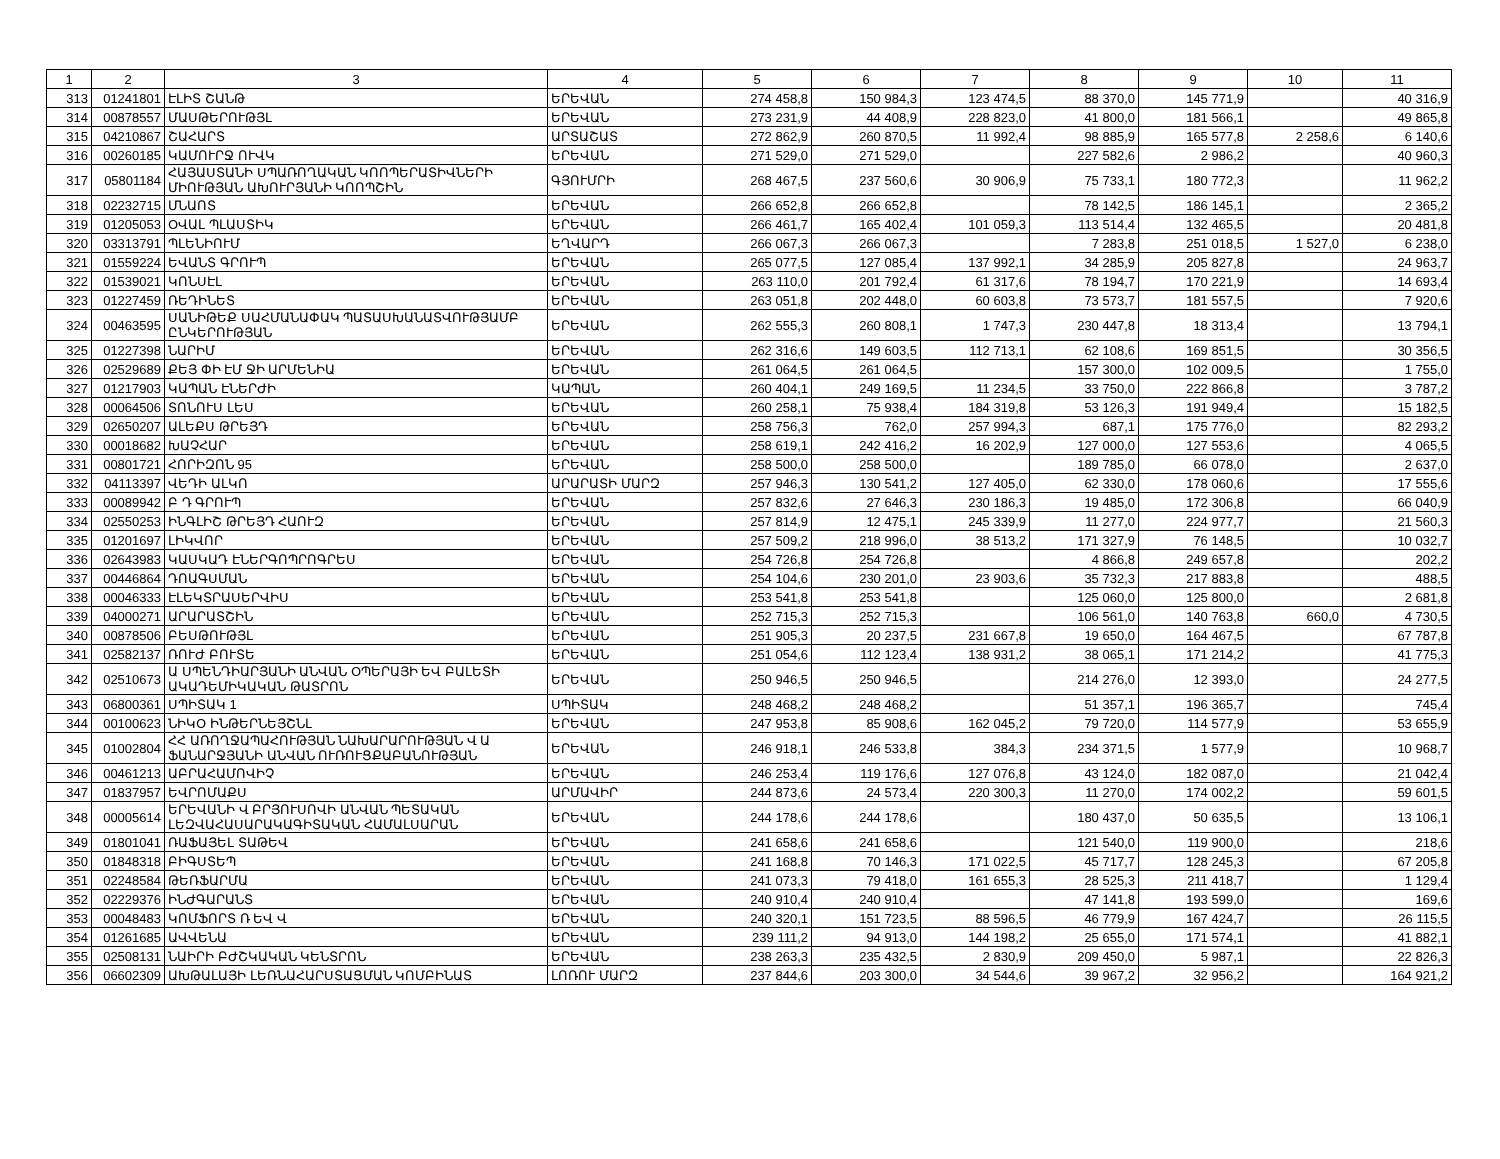| 1 | 2 | 3 | 4 | 5 | 6 | 7 | 8 | 9 | 10 | 11 |
| --- | --- | --- | --- | --- | --- | --- | --- | --- | --- | --- |
| 313 | 01241801 | ԷԼԻՏ ՇԱՆԹ | ԵՐԵՎԱՆ | 274 458,8 | 150 984,3 | 123 474,5 | 88 370,0 | 145 771,9 | | 40 316,9 |
| 314 | 00878557 | ՄԱՍԹԵՐՈՒԹՅԼ | ԵՐԵՎԱՆ | 273 231,9 | 44 408,9 | 228 823,0 | 41 800,0 | 181 566,1 | | 49 865,8 |
| 315 | 04210867 | ՇԱՀԱՐՏ | ԱՐՏԱՇԱՏ | 272 862,9 | 260 870,5 | 11 992,4 | 98 885,9 | 165 577,8 | 2 258,6 | 6 140,6 |
| 316 | 00260185 | ԿԱՄՈՒՐՋ ՈՒՎԿ | ԵՐԵՎԱՆ | 271 529,0 | 271 529,0 | | 227 582,6 | 2 986,2 | | 40 960,3 |
| 317 | 05801184 | ՀԱՅԱՍՏԱՆԻ ՍՊԱՌՈՂԱԿԱՆ ԿՈՈՊԵՐԱՏԻՎՆԵՐԻ ՄԻՈՒԹՅԱՆ ԱԽՈՒՐՅԱՆԻ ԿՈՈՊՇԻՆ | ԳՅՈՒՄՐԻ | 268 467,5 | 237 560,6 | 30 906,9 | 75 733,1 | 180 772,3 | | 11 962,2 |
| 318 | 02232715 | ՄՆԱՈՏ | ԵՐԵՎԱՆ | 266 652,8 | 266 652,8 | | 78 142,5 | 186 145,1 | | 2 365,2 |
| 319 | 01205053 | ՕՎԱԼ ՊԼԱՍՏԻԿ | ԵՐԵՎԱՆ | 266 461,7 | 165 402,4 | 101 059,3 | 113 514,4 | 132 465,5 | | 20 481,8 |
| 320 | 03313791 | ՊԼԵՆԻՈՒՄ | ԵՂՎԱՐԴ | 266 067,3 | 266 067,3 | | 7 283,8 | 251 018,5 | 1 527,0 | 6 238,0 |
| 321 | 01559224 | ԵՎԱՆՏ ԳՐՈՒՊ | ԵՐԵՎԱՆ | 265 077,5 | 127 085,4 | 137 992,1 | 34 285,9 | 205 827,8 | | 24 963,7 |
| 322 | 01539021 | ԿՈՆՍԷԼ | ԵՐԵՎԱՆ | 263 110,0 | 201 792,4 | 61 317,6 | 78 194,7 | 170 221,9 | | 14 693,4 |
| 323 | 01227459 | ՌԵԴԻՆԵՏ | ԵՐԵՎԱՆ | 263 051,8 | 202 448,0 | 60 603,8 | 73 573,7 | 181 557,5 | | 7 920,6 |
| 324 | 00463595 | ՍԱՆԻԹԵՔ ՍԱՀՄԱՆԱՓԱԿ ՊԱՏԱՍԽԱՆԱՏՎՈՒԹՅԱՄԲ ԸՆԿԵՐՈՒԹՅԱՆ | ԵՐԵՎԱՆ | 262 555,3 | 260 808,1 | 1 747,3 | 230 447,8 | 18 313,4 | | 13 794,1 |
| 325 | 01227398 | ՆԱՐԻՄ | ԵՐԵՎԱՆ | 262 316,6 | 149 603,5 | 112 713,1 | 62 108,6 | 169 851,5 | | 30 356,5 |
| 326 | 02529689 | ՔԵՅ ՓԻ ԷՄ ՋԻ ԱՐՄԵՆԻԱ | ԵՐԵՎԱՆ | 261 064,5 | 261 064,5 | | 157 300,0 | 102 009,5 | | 1 755,0 |
| 327 | 01217903 | ԿԱՊԱՆ ԷՆԵՐԺԻ | ԿԱՊԱՆ | 260 404,1 | 249 169,5 | 11 234,5 | 33 750,0 | 222 866,8 | | 3 787,2 |
| 328 | 00064506 | ՏՈՆՈՒՍ ԼԵՍ | ԵՐԵՎԱՆ | 260 258,1 | 75 938,4 | 184 319,8 | 53 126,3 | 191 949,4 | | 15 182,5 |
| 329 | 02650207 | ԱԼԵՔՍ ԹՐԵՅԴ | ԵՐԵՎԱՆ | 258 756,3 | 762,0 | 257 994,3 | 687,1 | 175 776,0 | | 82 293,2 |
| 330 | 00018682 | ԽԱՉՀԱՐ | ԵՐԵՎԱՆ | 258 619,1 | 242 416,2 | 16 202,9 | 127 000,0 | 127 553,6 | | 4 065,5 |
| 331 | 00801721 | ՀՈՐԻԶՈՆ 95 | ԵՐԵՎԱՆ | 258 500,0 | 258 500,0 | | 189 785,0 | 66 078,0 | | 2 637,0 |
| 332 | 04113397 | ՎԵԴԻ ԱԼԿՈ | ԱՐԱՐԱՏԻ ՄԱՐԶ | 257 946,3 | 130 541,2 | 127 405,0 | 62 330,0 | 178 060,6 | | 17 555,6 |
| 333 | 00089942 | Բ Դ ԳՐՈՒՊ | ԵՐԵՎԱՆ | 257 832,6 | 27 646,3 | 230 186,3 | 19 485,0 | 172 306,8 | | 66 040,9 |
| 334 | 02550253 | ԻՆԳԼԻՇ ԹՐԵՅԴ ՀԱՈՒԶ | ԵՐԵՎԱՆ | 257 814,9 | 12 475,1 | 245 339,9 | 11 277,0 | 224 977,7 | | 21 560,3 |
| 335 | 01201697 | ԼԻԿՎՈՐ | ԵՐԵՎԱՆ | 257 509,2 | 218 996,0 | 38 513,2 | 171 327,9 | 76 148,5 | | 10 032,7 |
| 336 | 02643983 | ԿԱՍԿԱԴ ԷՆԵՐԳՈՊՐՈԳՐԵՍ | ԵՐԵՎԱՆ | 254 726,8 | 254 726,8 | | 4 866,8 | 249 657,8 | | 202,2 |
| 337 | 00446864 | ԴՈԱԳՍՄԱՆ | ԵՐԵՎԱՆ | 254 104,6 | 230 201,0 | 23 903,6 | 35 732,3 | 217 883,8 | | 488,5 |
| 338 | 00046333 | ԷԼԵԿՏՐԱՍԵՐՎԻՍ | ԵՐԵՎԱՆ | 253 541,8 | 253 541,8 | | 125 060,0 | 125 800,0 | | 2 681,8 |
| 339 | 04000271 | ԱՐԱՐԱՏՇԻՆ | ԵՐԵՎԱՆ | 252 715,3 | 252 715,3 | | 106 561,0 | 140 763,8 | 660,0 | 4 730,5 |
| 340 | 00878506 | ԲԵՍԹՈՒԹՅԼ | ԵՐԵՎԱՆ | 251 905,3 | 20 237,5 | 231 667,8 | 19 650,0 | 164 467,5 | | 67 787,8 |
| 341 | 02582137 | ՌՈՒԺ ԲՈՒՏԵ | ԵՐԵՎԱՆ | 251 054,6 | 112 123,4 | 138 931,2 | 38 065,1 | 171 214,2 | | 41 775,3 |
| 342 | 02510673 | Ա ՍՊԵՆԴԻԱՐՅԱՆԻ ԱՆՎԱՆ ՕՊԵՐԱՅԻ ԵՎ ԲԱԼԵՏԻ ԱԿԱԴԵՄԻԿԱԿԱՆ ԹԱՏՐՈՆ | ԵՐԵՎԱՆ | 250 946,5 | 250 946,5 | | 214 276,0 | 12 393,0 | | 24 277,5 |
| 343 | 06800361 | ՍՊԻՏԱԿ 1 | ՍՊԻՏԱԿ | 248 468,2 | 248 468,2 | | 51 357,1 | 196 365,7 | | 745,4 |
| 344 | 00100623 | ՆԻԿՕ ԻՆԹԵՐՆԵՅՇՆԼ | ԵՐԵՎԱՆ | 247 953,8 | 85 908,6 | 162 045,2 | 79 720,0 | 114 577,9 | | 53 655,9 |
| 345 | 01002804 | ՀՀ ԱՌՈՂՋԱՊԱՀՈՒԹՅԱՆ ՆԱԽԱՐԱՐՈՒԹՅԱՆ Վ Ա ՖԱՆԱՐՋՅԱՆԻ ԱՆՎԱՆ ՈՒՌՈՒՑՔԱԲԱՆՈՒԹՅԱՆ | ԵՐԵՎԱՆ | 246 918,1 | 246 533,8 | 384,3 | 234 371,5 | 1 577,9 | | 10 968,7 |
| 346 | 00461213 | ԱԲՐԱՀԱՄՈՎԻՉ | ԵՐԵՎԱՆ | 246 253,4 | 119 176,6 | 127 076,8 | 43 124,0 | 182 087,0 | | 21 042,4 |
| 347 | 01837957 | ԵՎՐՈՄԱՔՍ | ԱՐՄԱՎԻՐ | 244 873,6 | 24 573,4 | 220 300,3 | 11 270,0 | 174 002,2 | | 59 601,5 |
| 348 | 00005614 | ԵՐԵՎԱՆԻ Վ ԲՐՅՈՒՍՈՎԻ ԱՆՎԱՆ ՊԵՏԱԿԱՆ ԼԵԶՎԱՀԱՍԱՐԱԿԱԳԻՏԱԿԱՆ ՀԱՄԱԼՍԱՐԱՆ | ԵՐԵՎԱՆ | 244 178,6 | 244 178,6 | | 180 437,0 | 50 635,5 | | 13 106,1 |
| 349 | 01801041 | ՌԱՖԱՅԵԼ ՏԱԹԵՎ | ԵՐԵՎԱՆ | 241 658,6 | 241 658,6 | | 121 540,0 | 119 900,0 | | 218,6 |
| 350 | 01848318 | ԲԻԳՍՏԵՊ | ԵՐԵՎԱՆ | 241 168,8 | 70 146,3 | 171 022,5 | 45 717,7 | 128 245,3 | | 67 205,8 |
| 351 | 02248584 | ԹԵՌՖԱՐՄԱ | ԵՐԵՎԱՆ | 241 073,3 | 79 418,0 | 161 655,3 | 28 525,3 | 211 418,7 | | 1 129,4 |
| 352 | 02229376 | ԻՆԺԳԱՐԱՆՏ | ԵՐԵՎԱՆ | 240 910,4 | 240 910,4 | | 47 141,8 | 193 599,0 | | 169,6 |
| 353 | 00048483 | ԿՈՄՖՈՐՏ Ռ ԵՎ Վ | ԵՐԵՎԱՆ | 240 320,1 | 151 723,5 | 88 596,5 | 46 779,9 | 167 424,7 | | 26 115,5 |
| 354 | 01261685 | ԱՎՎԵՆԱ | ԵՐԵՎԱՆ | 239 111,2 | 94 913,0 | 144 198,2 | 25 655,0 | 171 574,1 | | 41 882,1 |
| 355 | 02508131 | ՆԱԻՐԻ ԲԺՇԿԱԿԱՆ ԿԵՆՏՐՈՆ | ԵՐԵՎԱՆ | 238 263,3 | 235 432,5 | 2 830,9 | 209 450,0 | 5 987,1 | | 22 826,3 |
| 356 | 06602309 | ԱԽԹԱԼԱՅԻ ԼԵՌՆԱՀԱՐՍՏԱՑՄԱՆ ԿՈՄԲԻՆԱՏ | ԼՈՌՈՒ ՄԱՐԶ | 237 844,6 | 203 300,0 | 34 544,6 | 39 967,2 | 32 956,2 | | 164 921,2 |